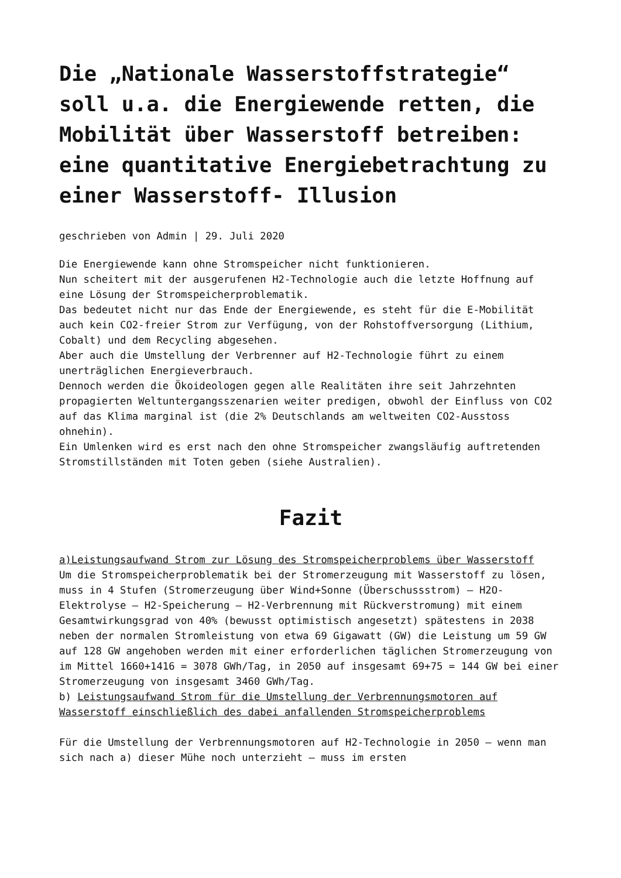Die „Nationale Wasserstoffstrategie“ soll u.a. die Energiewende retten, die Mobilität über Wasserstoff betreiben: eine quantitative Energiebetrachtung zu einer Wasserstoff- Illusion
geschrieben von Admin | 29. Juli 2020
Die Energiewende kann ohne Stromspeicher nicht funktionieren.
Nun scheitert mit der ausgerufenen H2-Technologie auch die letzte Hoffnung auf eine Lösung der Stromspeicherproblematik.
Das bedeutet nicht nur das Ende der Energiewende, es steht für die E-Mobilität auch kein CO2-freier Strom zur Verfügung, von der Rohstoffversorgung (Lithium, Cobalt) und dem Recycling abgesehen.
Aber auch die Umstellung der Verbrenner auf H2-Technologie führt zu einem unerträglichen Energieverbrauch.
Dennoch werden die Ökoideologen gegen alle Realitäten ihre seit Jahrzehnten propagierten Weltuntergangsszenarien weiter predigen, obwohl der Einfluss von CO2 auf das Klima marginal ist (die 2% Deutschlands am weltweiten CO2-Ausstoss ohnehin).
Ein Umlenken wird es erst nach den ohne Stromspeicher zwangsläufig auftretenden Stromstillständen mit Toten geben (siehe Australien).
Fazit
a)Leistungsaufwand Strom zur Lösung des Stromspeicherproblems über Wasserstoff
Um die Stromspeicherproblematik bei der Stromerzeugung mit Wasserstoff zu lösen, muss in 4 Stufen (Stromerzeugung über Wind+Sonne (Überschussstrom) – H2O-Elektrolyse – H2-Speicherung – H2-Verbrennung mit Rückverstromung) mit einem Gesamtwirkungsgrad von 40% (bewusst optimistisch angesetzt) spätestens in 2038 neben der normalen Stromleistung von etwa 69 Gigawatt (GW) die Leistung um 59 GW auf 128 GW angehoben werden mit einer erforderlichen täglichen Stromerzeugung von im Mittel 1660+1416 = 3078 GWh/Tag, in 2050 auf insgesamt 69+75 = 144 GW bei einer Stromerzeugung von insgesamt 3460 GWh/Tag.
b) Leistungsaufwand Strom für die Umstellung der Verbrennungsmotoren auf Wasserstoff einschließlich des dabei anfallenden Stromspeicherproblems
Für die Umstellung der Verbrennungsmotoren auf H2-Technologie in 2050 – wenn man sich nach a) dieser Mühe noch unterzieht – muss im ersten